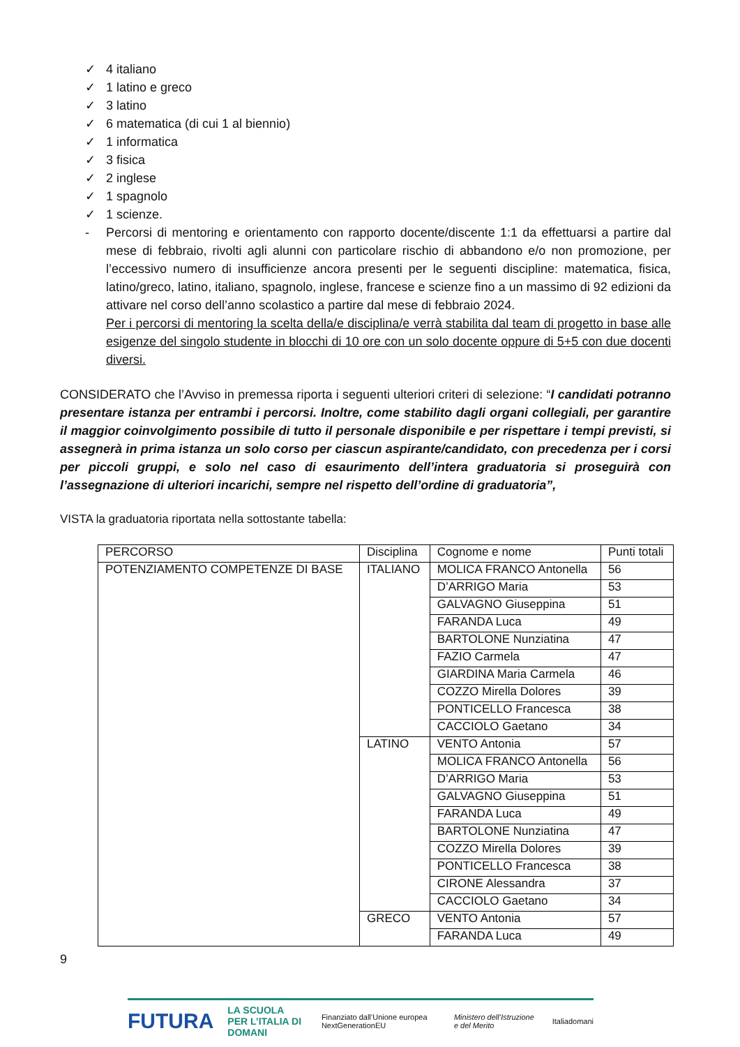✓ 4 italiano
✓ 1 latino e greco
✓ 3 latino
✓ 6 matematica (di cui 1 al biennio)
✓ 1 informatica
✓ 3 fisica
✓ 2 inglese
✓ 1 spagnolo
✓ 1 scienze.
-
Percorsi di mentoring e orientamento con rapporto docente/discente 1:1 da effettuarsi a partire dal mese di febbraio, rivolti agli alunni con particolare rischio di abbandono e/o non promozione, per l’eccessivo numero di insufficienze ancora presenti per le seguenti discipline: matematica, fisica, latino/greco, latino, italiano, spagnolo, inglese, francese e scienze fino a un massimo di 92 edizioni da attivare nel corso dell’anno scolastico a partire dal mese di febbraio 2024.
Per i percorsi di mentoring la scelta della/e disciplina/e verrà stabilita dal team di progetto in base alle esigenze del singolo studente in blocchi di 10 ore con un solo docente oppure di 5+5 con due docenti diversi.
CONSIDERATO che l’Avviso in premessa riporta i seguenti ulteriori criteri di selezione: “I candidati potranno presentare istanza per entrambi i percorsi. Inoltre, come stabilito dagli organi collegiali, per garantire il maggior coinvolgimento possibile di tutto il personale disponibile e per rispettare i tempi previsti, si assegnerà in prima istanza un solo corso per ciascun aspirante/candidato, con precedenza per i corsi per piccoli gruppi, e solo nel caso di esaurimento dell’intera graduatoria si proseguirà con l’assegnazione di ulteriori incarichi, sempre nel rispetto dell’ordine di graduatoria”,
VISTA la graduatoria riportata nella sottostante tabella:
| PERCORSO | Disciplina | Cognome e nome | Punti totali |
| POTENZIAMENTO COMPETENZE DI BASE | ITALIANO | MOLICA FRANCO Antonella | 56 |
| | | D’ARRIGO Maria | 53 |
| | | GALVAGNO Giuseppina | 51 |
| | | FARANDA Luca | 49 |
| | | BARTOLONE Nunziatina | 47 |
| | | FAZIO Carmela | 47 |
| | | GIARDINA Maria Carmela | 46 |
| | | COZZO Mirella Dolores | 39 |
| | | PONTICELLO Francesca | 38 |
| | | CACCIOLO Gaetano | 34 |
| | LATINO | VENTO Antonia | 57 |
| | | MOLICA FRANCO Antonella | 56 |
| | | D’ARRIGO Maria | 53 |
| | | GALVAGNO Giuseppina | 51 |
| | | FARANDA Luca | 49 |
| | | BARTOLONE Nunziatina | 47 |
| | | COZZO Mirella Dolores | 39 |
| | | PONTICELLO Francesca | 38 |
| | | CIRONE Alessandra | 37 |
| | | CACCIOLO Gaetano | 34 |
| | GRECO | VENTO Antonia | 57 |
| | | FARANDA Luca | 49 |
9
FUTURA LA SCUOLA
PER L’ITALIA DI DOMANI Finanziato dall’Unione europea NextGenerationEU Ministero dell’Istruzione e del Merito Italiadomani